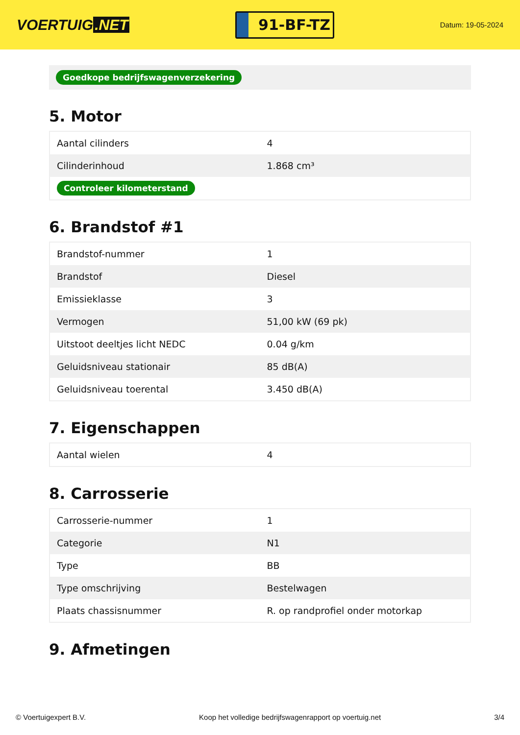VOERTUIG.NET
91-BF-TZ
Datum: 19-05-2024
Goedkope bedrijfswagenverzekering
5. Motor
| Aantal cilinders | 4 |
| Cilinderinhoud | 1.868 cm³ |
| Controleer kilometerstand | |
6. Brandstof #1
| Brandstof-nummer | 1 |
| Brandstof | Diesel |
| Emissieklasse | 3 |
| Vermogen | 51,00 kW (69 pk) |
| Uitstoot deeltjes licht NEDC | 0.04 g/km |
| Geluidsniveau stationair | 85 dB(A) |
| Geluidsniveau toerental | 3.450 dB(A) |
7. Eigenschappen
| Aantal wielen | 4 |
8. Carrosserie
| Carrosserie-nummer | 1 |
| Categorie | N1 |
| Type | BB |
| Type omschrijving | Bestelwagen |
| Plaats chassisnummer | R. op randprofiel onder motorkap |
9. Afmetingen
© Voertuigexpert B.V. Koop het volledige bedrijfswagenrapport op voertuig.net 3/4